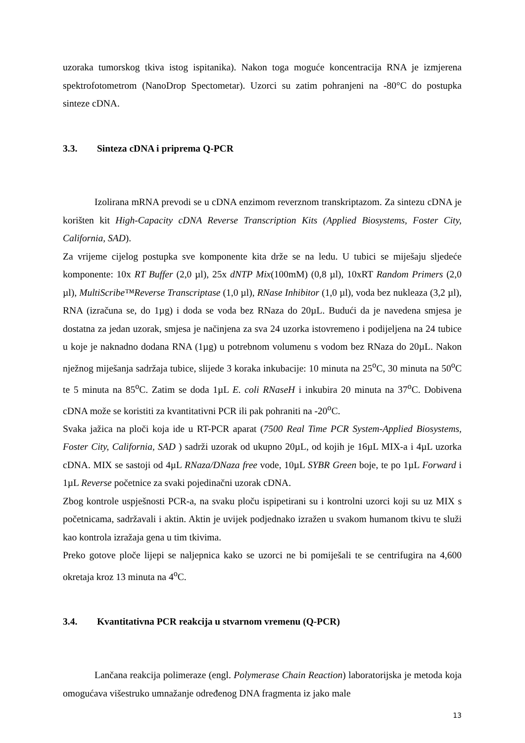uzoraka tumorskog tkiva istog ispitanika). Nakon toga moguće koncentracija RNA je izmjerena spektrofotometrom (NanoDrop Spectometar). Uzorci su zatim pohranjeni na -80°C do postupka sinteze cDNA.
3.3. Sinteza cDNA i priprema Q-PCR
Izolirana mRNA prevodi se u cDNA enzimom reverznom transkriptazom. Za sintezu cDNA je korišten kit High-Capacity cDNA Reverse Transcription Kits (Applied Biosystems, Foster City, California, SAD).
Za vrijeme cijelog postupka sve komponente kita drže se na ledu. U tubici se miješaju sljedeće komponente: 10x RT Buffer (2,0 µl), 25x dNTP Mix(100mM) (0,8 µl), 10xRT Random Primers (2,0 µl), MultiScribe™Reverse Transcriptase (1,0 µl), RNase Inhibitor (1,0 µl), voda bez nukleaza (3,2 µl), RNA (izračuna se, do 1µg) i doda se voda bez RNaza do 20µL. Budući da je navedena smjesa je dostatna za jedan uzorak, smjesa je načinjena za sva 24 uzorka istovremeno i podijeljena na 24 tubice u koje je naknadno dodana RNA (1µg) u potrebnom volumenu s vodom bez RNaza do 20µL. Nakon nježnog miješanja sadržaja tubice, slijede 3 koraka inkubacije: 10 minuta na 25<sup>o</sup>C, 30 minuta na 50<sup>o</sup>C te 5 minuta na 85<sup>o</sup>C. Zatim se doda 1µL E. coli RNaseH i inkubira 20 minuta na 37<sup>o</sup>C. Dobivena cDNA može se koristiti za kvantitativni PCR ili pak pohraniti na -20<sup>o</sup>C.
Svaka jažica na ploči koja ide u RT-PCR aparat (7500 Real Time PCR System-Applied Biosystems, Foster City, California, SAD ) sadrži uzorak od ukupno 20µL, od kojih je 16µL MIX-a i 4µL uzorka cDNA. MIX se sastoji od 4µL RNaza/DNaza free vode, 10µL SYBR Green boje, te po 1µL Forward i 1µL Reverse početnice za svaki pojedinačni uzorak cDNA.
Zbog kontrole uspješnosti PCR-a, na svaku ploču ispipetirani su i kontrolni uzorci koji su uz MIX s početnicama, sadržavali i aktin. Aktin je uvijek podjednako izražen u svakom humanom tkivu te služi kao kontrola izražaja gena u tim tkivima.
Preko gotove ploče lijepi se naljepnica kako se uzorci ne bi pomiješali te se centrifugira na 4,600 okretaja kroz 13 minuta na 4<sup>o</sup>C.
3.4. Kvantitativna PCR reakcija u stvarnom vremenu (Q-PCR)
Lančana reakcija polimeraze (engl. Polymerase Chain Reaction) laboratorijska je metoda koja omogućava višestruko umnažanje određenog DNA fragmenta iz jako male
13